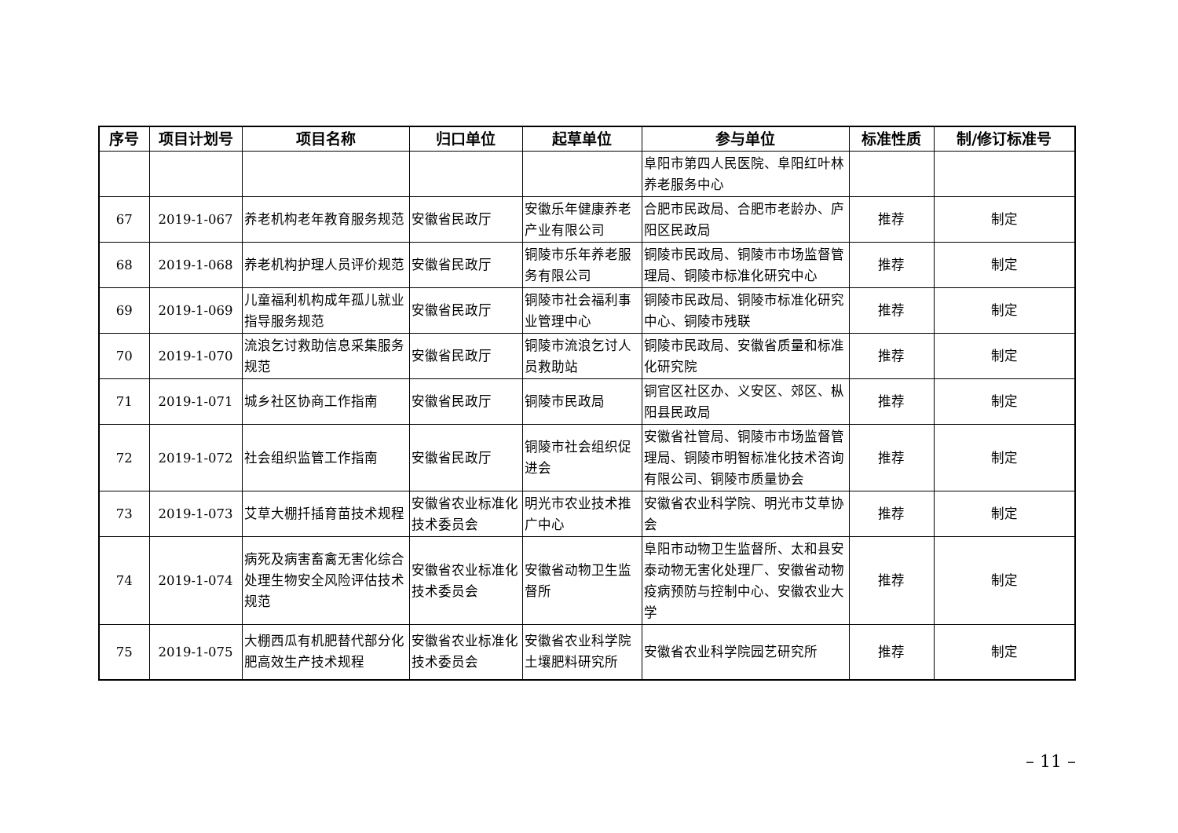| 序号 | 项目计划号 | 项目名称 | 归口单位 | 起草单位 | 参与单位 | 标准性质 | 制/修订标准号 |
| --- | --- | --- | --- | --- | --- | --- | --- |
| | | | | | 阜阳市第四人民医院、阜阳红叶林养老服务中心 | | |
| 67 | 2019-1-067 | 养老机构老年教育服务规范 | 安徽省民政厅 | 安徽乐年健康养老产业有限公司 | 合肥市民政局、合肥市老龄办、庐阳区民政局 | 推荐 | 制定 |
| 68 | 2019-1-068 | 养老机构护理人员评价规范 | 安徽省民政厅 | 铜陵市乐年养老服务有限公司 | 铜陵市民政局、铜陵市市场监督管理局、铜陵市标准化研究中心 | 推荐 | 制定 |
| 69 | 2019-1-069 | 儿童福利机构成年孤儿就业指导服务规范 | 安徽省民政厅 | 铜陵市社会福利事业管理中心 | 铜陵市民政局、铜陵市标准化研究中心、铜陵市残联 | 推荐 | 制定 |
| 70 | 2019-1-070 | 流浪乞讨救助信息采集服务规范 | 安徽省民政厅 | 铜陵市流浪乞讨人员救助站 | 铜陵市民政局、安徽省质量和标准化研究院 | 推荐 | 制定 |
| 71 | 2019-1-071 | 城乡社区协商工作指南 | 安徽省民政厅 | 铜陵市民政局 | 铜官区社区办、义安区、郊区、枞阳县民政局 | 推荐 | 制定 |
| 72 | 2019-1-072 | 社会组织监管工作指南 | 安徽省民政厅 | 铜陵市社会组织促进会 | 安徽省社管局、铜陵市市场监督管理局、铜陵市明智标准化技术咨询有限公司、铜陵市质量协会 | 推荐 | 制定 |
| 73 | 2019-1-073 | 艾草大棚扦插育苗技术规程 | 安徽省农业标准化技术委员会 | 明光市农业技术推广中心 | 安徽省农业科学院、明光市艾草协会 | 推荐 | 制定 |
| 74 | 2019-1-074 | 病死及病害畜禽无害化综合处理生物安全风险评估技术规范 | 安徽省农业标准化技术委员会 | 安徽省动物卫生监督所 | 阜阳市动物卫生监督所、太和县安泰动物无害化处理厂、安徽省动物疫病预防与控制中心、安徽农业大学 | 推荐 | 制定 |
| 75 | 2019-1-075 | 大棚西瓜有机肥替代部分化肥高效生产技术规程 | 安徽省农业标准化技术委员会 | 安徽省农业科学院土壤肥料研究所 | 安徽省农业科学院园艺研究所 | 推荐 | 制定 |
– 11 –